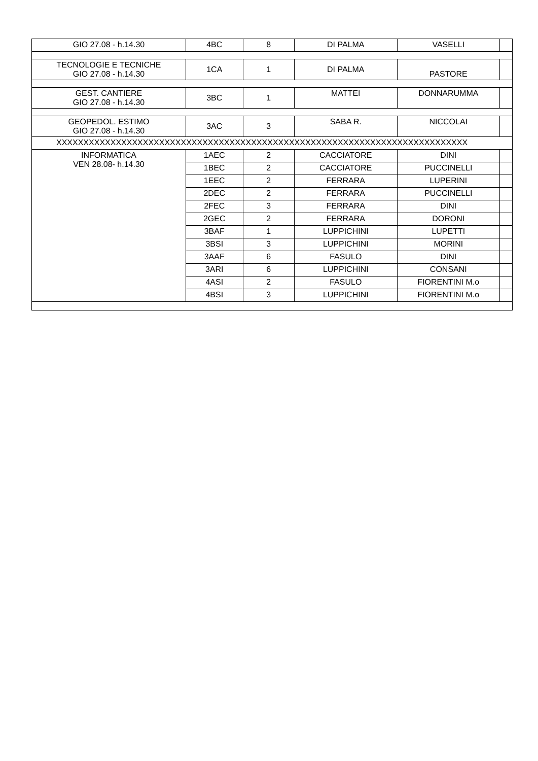| GIO 27.08 - h.14.30 | 4BC | 8 | DI PALMA | VASELLI | |
| TECNOLOGIE E TECNICHE GIO 27.08 - h.14.30 | 1CA | 1 | DI PALMA | PASTORE | |
| GEST. CANTIERE GIO 27.08 - h.14.30 | 3BC | 1 | MATTEI | DONNARUMMA | |
| GEOPEDOL. ESTIMO GIO 27.08 - h.14.30 | 3AC | 3 | SABA R. | NICCOLAI | |
| XXXXXXXXXXXXXXXXXXXXXXXXXXXXXXXXXXXXXXXXXXXXXXXXXXXXXXXXXXXXXXXXXXXXXXXXXXXX | | | | | |
| INFORMATICA VEN 28.08- h.14.30 | 1AEC | 2 | CACCIATORE | DINI | |
| | 1BEC | 2 | CACCIATORE | PUCCINELLI | |
| | 1EEC | 2 | FERRARA | LUPERINI | |
| | 2DEC | 2 | FERRARA | PUCCINELLI | |
| | 2FEC | 3 | FERRARA | DINI | |
| | 2GEC | 2 | FERRARA | DORONI | |
| | 3BAF | 1 | LUPPICHINI | LUPETTI | |
| | 3BSI | 3 | LUPPICHINI | MORINI | |
| | 3AAF | 6 | FASULO | DINI | |
| | 3ARI | 6 | LUPPICHINI | CONSANI | |
| | 4ASI | 2 | FASULO | FIORENTINI M.o | |
| | 4BSI | 3 | LUPPICHINI | FIORENTINI M.o | |